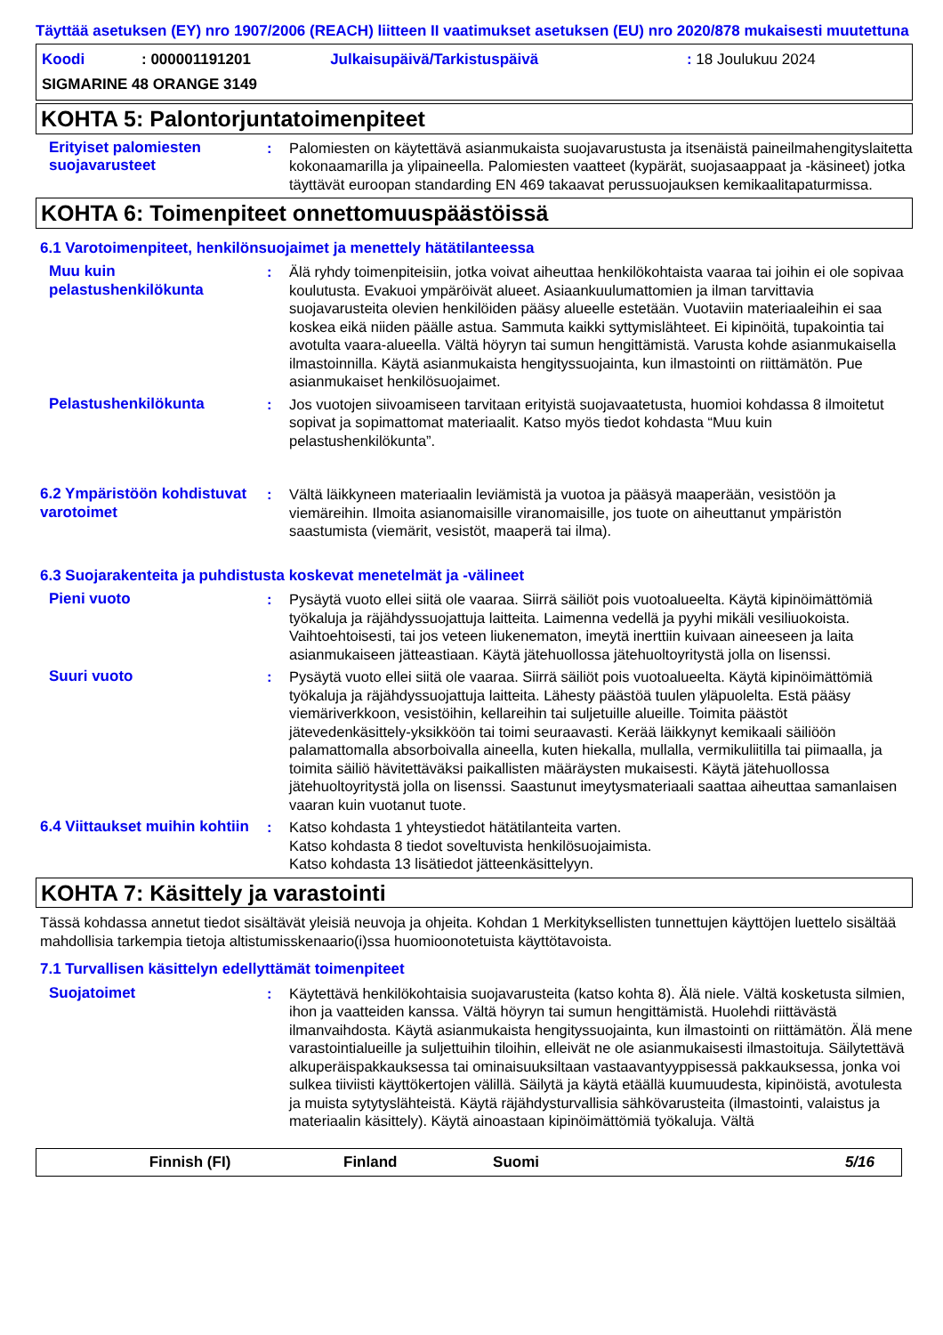Täyttää asetuksen (EY) nro 1907/2006 (REACH) liitteen II vaatimukset asetuksen (EU) nro 2020/878 mukaisesti muutettuna
| Koodi | : 000001191201 | Julkaisupäivä/Tarkistuspäivä | : 18 Joulukuu 2024 |
| SIGMARINE 48 ORANGE 3149 | | | |
KOHTA 5: Palontorjuntatoimenpiteet
Erityiset palomiesten suojavarusteet
: Palomiesten on käytettävä asianmukaista suojavarustusta ja itsenäistä paineilmahengityslaitetta kokonaamarilla ja ylipaineella. Palomiesten vaatteet (kypärät, suojasaappaat ja -käsineet) jotka täyttävät euroopan standarding EN 469 takaavat perussuojauksen kemikaalitapaturmissa.
KOHTA 6: Toimenpiteet onnettomuuspäästöissä
6.1 Varotoimenpiteet, henkilönsuojaimet ja menettely hätätilanteessa
Muu kuin pelastushenkilökunta
: Älä ryhdy toimenpiteisiin, jotka voivat aiheuttaa henkilökohtaista vaaraa tai joihin ei ole sopivaa koulutusta. Evakuoi ympäröivät alueet. Asiaankuulumattomien ja ilman tarvittavia suojavarusteita olevien henkilöiden pääsy alueelle estetään. Vuotaviin materiaaleihin ei saa koskea eikä niiden päälle astua. Sammuta kaikki syttymislähteet. Ei kipinöitä, tupakointia tai avotulta vaara-alueella. Vältä höyryn tai sumun hengittämistä. Varusta kohde asianmukaisella ilmastoinnilla. Käytä asianmukaista hengityssuojainta, kun ilmastointi on riittämätön. Pue asianmukaiset henkilösuojaimet.
Pelastushenkilökunta : Jos vuotojen siivoamiseen tarvitaan erityistä suojavaatetusta, huomioi kohdassa 8 ilmoitetut sopivat ja sopimattomat materiaalit. Katso myös tiedot kohdasta “Muu kuin pelastushenkilökunta”.
6.2 Ympäristöön kohdistuvat varotoimet
: Vältä läikkyneen materiaalin leviämistä ja vuotoa ja pääsyä maaperään, vesistöön ja viemäreihin. Ilmoita asianomaisille viranomaisille, jos tuote on aiheuttanut ympäristön saastumista (viemärit, vesistöt, maaperä tai ilma).
6.3 Suojarakenteita ja puhdistusta koskevat menetelmät ja -välineet
Pieni vuoto : Pysäytä vuoto ellei siitä ole vaaraa. Siirrä säiliöt pois vuotoalueelta. Käytä kipinöimättömiä työkaluja ja räjähdyssuojattuja laitteita. Laimenna vedellä ja pyyhi mikäli vesiliuokoista. Vaihtoehtoisesti, tai jos veteen liukenematon, imeytä inerttiin kuivaan aineeseen ja laita asianmukaiseen jätteastiaan. Käytä jätehuollossa jätehuoltoyritystä jolla on lisenssi.
Suuri vuoto : Pysäytä vuoto ellei siitä ole vaaraa. Siirrä säiliöt pois vuotoalueelta. Käytä kipinöimättömiä työkaluja ja räjähdyssuojattuja laitteita. Lähesty päästöä tuulen yläpuolelta. Estä pääsy viemäriverkkoon, vesistöihin, kellareihin tai suljetuille alueille. Toimita päästöt jätevedenkäsittely-yksikköön tai toimi seuraavasti. Kerää läikkynyt kemikaali säiliöön palamattomalla absorboivalla aineella, kuten hiekalla, mullalla, vermikuliitilla tai piimaalla, ja toimita säiliö hävitettäväksi paikallisten määräysten mukaisesti. Käytä jätehuollossa jätehuoltoyritystä jolla on lisenssi. Saastunut imeytysmateriaali saattaa aiheuttaa samanlaisen vaaran kuin vuotanut tuote.
6.4 Viittaukset muihin kohtiin
: Katso kohdasta 1 yhteystiedot hätätilanteita varten.
Katso kohdasta 8 tiedot soveltuvista henkilösuojaimista.
Katso kohdasta 13 lisätiedot jätteenkäsittelyyn.
KOHTA 7: Käsittely ja varastointi
Tässä kohdassa annetut tiedot sisältävät yleisiä neuvoja ja ohjeita. Kohdan 1 Merkityksellisten tunnettujen käyttöjen luettelo sisältää mahdollisia tarkempia tietoja altistumisskenaario(i)ssa huomioonotetuista käyttötavoista.
7.1 Turvallisen käsittelyn edellyttämät toimenpiteet
Suojatoimet : Käytettävä henkilökohtaisia suojavarusteita (katso kohta 8). Älä niele. Vältä kosketusta silmien, ihon ja vaatteiden kanssa. Vältä höyryn tai sumun hengittämistä. Huolehdi riittävästä ilmanvaihdosta. Käytä asianmukaista hengityssuojainta, kun ilmastointi on riittämätön. Älä mene varastointialueille ja suljettuihin tiloihin, elleivät ne ole asianmukaisesti ilmastoituja. Säilytettävä alkuperäispakkauksessa tai ominaisuuksiltaan vastaavantyyppisessä pakkauksessa, jonka voi sulkea tiiviisti käyttökertojen välillä. Säilytä ja käytä etäällä kuumuudesta, kipinöistä, avotulesta ja muista sytytyslähteistä. Käytä räjähdysturvallisia sähkövarusteita (ilmastointi, valaistus ja materiaalin käsittely). Käytä ainoastaan kipinöimättömiä työkaluja. Vältä
Finnish (FI) Finland Suomi 5/16